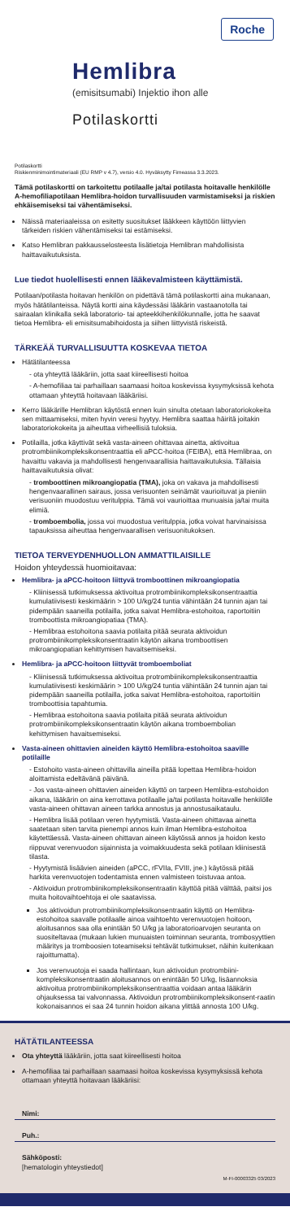Roche
Hemlibra
(emisitsumabi) Injektio ihon alle
Potilaskortti
Potilaskortti
Riskienminimointimateriaali (EU RMP v 4.7), versio 4.0. Hyväksytty Fimeassa 3.3.2023.
Tämä potilaskortti on tarkoitettu potilaalle ja/tai potilasta hoitavalle henkilölle A-hemofiliapotilaan Hemlibra-hoidon turvallisuuden varmistamiseksi ja riskien ehkäisemiseksi tai vähentämiseksi.
Näissä materiaaleissa on esitetty suositukset lääkkeen käyttöön liittyvien tärkeiden riskien vähentämiseksi tai estämiseksi.
Katso Hemlibran pakkausselosteesta lisätietoja Hemlibran mahdollisista haittavaikutuksista.
Lue tiedot huolellisesti ennen lääkevalmisteen käyttämistä.
Potilaan/potilasta hoitavan henkilön on pidettävä tämä potilaskortti aina mukanaan, myös hätätilanteissa. Näytä kortti aina käydessäsi lääkärin vastaanotolla tai sairaalan klinikalla sekä laboratorio- tai apteekkihenkilökunnalle, jotta he saavat tietoa Hemlibra- eli emisitsumabihoidosta ja siihen liittyvistä riskeistä.
TÄRKEÄÄ TURVALLISUUTTA KOSKEVAA TIETOA
Hätätilanteessa
- ota yhteyttä lääkäriin, jotta saat kiireellisesti hoitoa
- A-hemofiliaa tai parhaillaan saamaasi hoitoa koskevissa kysymyksissä kehota ottamaan yhteyttä hoitavaan lääkäriisi.
Kerro lääkärille Hemlibran käytöstä ennen kuin sinulta otetaan laboratoriokokeita sen mittaamiseksi, miten hyvin veresi hyytyy. Hemlibra saattaa häiritä joitakin laboratoriokokeita ja aiheuttaa virheellisiä tuloksia.
Potilailla, jotka käyttivät sekä vasta-aineen ohittavaa ainetta, aktivoitua protrombiinikompleksikonsentraattia eli aPCC-hoitoa (FEIBA), että Hemlibraa, on havaittu vakavia ja mahdollisesti hengenvaarallisia haittavaikutuksia. Tällaisia haittavaikutuksia olivat:
- tromboottinen mikroangiopatia (TMA), joka on vakava ja mahdollisesti hengenvaarallinen sairaus, jossa verisuonten seinämät vaurioituvat ja pieniin verisuoniin muodostuu veritulppia. Tämä voi vaurioittaa munuaisia ja/tai muita elimiä.
- tromboembolia, jossa voi muodostua veritulppia, jotka voivat harvinaisissa tapauksissa aiheuttaa hengenvaarallisen verisuonitukoksen.
TIETOA TERVEYDENHUOLLON AMMATTILAISILLE
Hoidon yhteydessä huomioitavaa:
Hemlibra- ja aPCC-hoitoon liittyvä tromboottinen mikroangiopatia
- Kliinisessä tutkimuksessa aktivoitua protrombiinikompleksikonsentraattia kumulatiivisesti keskimäärin > 100 U/kg/24 tuntia vähintään 24 tunnin ajan tai pidempään saaneilla potilailla, jotka saivat Hemlibra-estohoitoa, raportoitiin tromboottista mikroangiopatiaa (TMA).
- Hemlibraa estohoitona saavia potilaita pitää seurata aktivoidun protrombiinikompleksikonsentraatin käytön aikana tromboottisen mikroangiopatian kehittymisen havaitsemiseksi.
Hemlibra- ja aPCC-hoitoon liittyvät tromboemboliat
- Kliinisessä tutkimuksessa aktivoitua protrombiinikompleksikonsentraattia kumulatiivisesti keskimäärin > 100 U/kg/24 tuntia vähintään 24 tunnin ajan tai pidempään saaneilla potilailla, jotka saivat Hemlibra-estohoitoa, raportoitiin tromboottisia tapahtumia.
- Hemlibraa estohoitona saavia potilaita pitää seurata aktivoidun protrombiinikompleksikonsentraatin käytön aikana tromboembolian kehittymisen havaitsemiseksi.
Vasta-aineen ohittavien aineiden käyttö Hemlibra-estohoitoa saaville potilaille
- Estohoito vasta-aineen ohittavilla aineilla pitää lopettaa Hemlibra-hoidon aloittamista edeltävänä päivänä.
- Jos vasta-aineen ohittavien aineiden käyttö on tarpeen Hemlibra-estohoidon aikana, lääkärin on aina kerrottava potilaalle ja/tai potilasta hoitavalle henkilölle vasta-aineen ohittavan aineen tarkka annostus ja annostusaikataulu.
- Hemlibra lisää potilaan veren hyytymistä. Vasta-aineen ohittavaa ainetta saatetaan siten tarvita pienempi annos kuin ilman Hemlibra-estohoitoa käytettäessä. Vasta-aineen ohittavan aineen käytössä annos ja hoidon kesto riippuvat verenvuodon sijainnista ja voimakkuudesta sekä potilaan kliinisestä tilasta.
- Hyytymistä lisäävien aineiden (aPCC, rFVIIa, FVIII, jne.) käytössä pitää harkita verenvuotojen todentamista ennen valmisteen toistuvaa antoa.
- Aktivoidun protrombiinikompleksikonsentraatin käyttöä pitää välttää, paitsi jos muita hoitovaihtoehtoja ei ole saatavissa.
Jos aktivoidun protrombiinikompleksikonsentraatin käyttö on Hemlibra-estohoitoa saavalle potilaalle ainoa vaihtoehto verenvuotojen hoitoon, aloitusannos saa olla enintään 50 U/kg ja laboratorioarvojen seuranta on suositeltavaa (mukaan lukien munuaisten toiminnan seuranta, trombosyyttien määritys ja tromboosien toteamiseksi tehtävät tutkimukset, näihin kuitenkaan rajoittumatta).
Jos verenvuotoja ei saada hallintaan, kun aktivoidun protrombiini-kompleksikonsentraatin aloitusannos on enintään 50 U/kg, lisäannoksia aktivoitua protrombiinikompleksikonsentraattia voidaan antaa lääkärin ohjauksessa tai valvonnassa. Aktivoidun protrombiinikompleksikonsent-raatin kokonaisannos ei saa 24 tunnin hoidon aikana ylittää annosta 100 U/kg.
HÄTÄTILANTEESSA
Ota yhteyttä lääkäriin, jotta saat kiireellisesti hoitoa
A-hemofiliaa tai parhaillaan saamaasi hoitoa koskevissa kysymyksissä kehota ottamaan yhteyttä hoitavaan lääkäriisi:
Nimi:
Puh.:
Sähköposti:
[hematologin yhteystiedot]
M-FI-00003325 03/2023